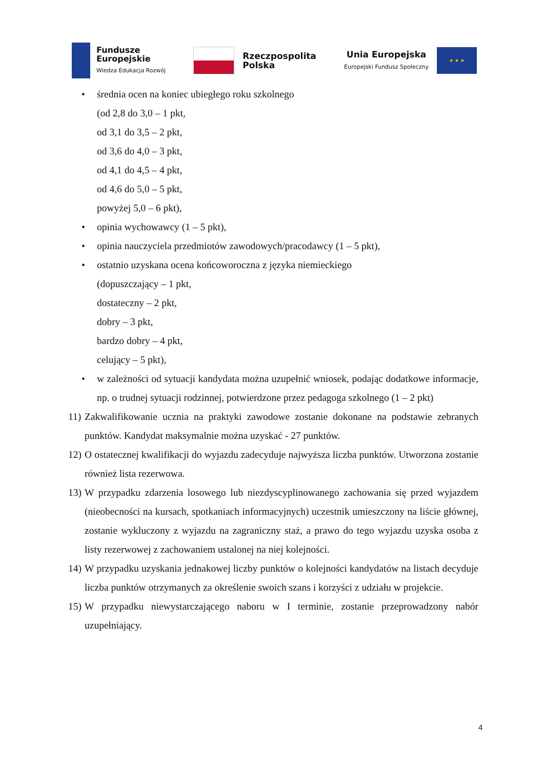Fundusze
Europejskie
Wiedza Edukacja Rozwój
Rzeczpospolita
Polska
Unia Europejska
Europejski Fundusz Społeczny
★ ★ ★
• średnia ocen na koniec ubiegłego roku szkolnego
(od 2,8 do 3,0 – 1 pkt,
od 3,1 do 3,5 – 2 pkt,
od 3,6 do 4,0 – 3 pkt,
od 4,1 do 4,5 – 4 pkt,
od 4,6 do 5,0 – 5 pkt,
powyżej 5,0 – 6 pkt),
• opinia wychowawcy (1 – 5 pkt),
• opinia nauczyciela przedmiotów zawodowych/pracodawcy (1 – 5 pkt),
• ostatnio uzyskana ocena końcoworoczna z języka niemieckiego
(dopuszczający – 1 pkt,
dostateczny – 2 pkt,
dobry – 3 pkt,
bardzo dobry – 4 pkt,
celujący – 5 pkt),
• w zależności od sytuacji kandydata można uzupełnić wniosek, podając dodatkowe informacje, np. o trudnej sytuacji rodzinnej, potwierdzone przez pedagoga szkolnego (1 – 2 pkt)
11) Zakwalifikowanie ucznia na praktyki zawodowe zostanie dokonane na podstawie zebranych punktów. Kandydat maksymalnie można uzyskać - 27 punktów.
12) O ostatecznej kwalifikacji do wyjazdu zadecyduje najwyższa liczba punktów. Utworzona zostanie również lista rezerwowa.
13) W przypadku zdarzenia losowego lub niezdyscyplinowanego zachowania się przed wyjazdem (nieobecności na kursach, spotkaniach informacyjnych) uczestnik umieszczony na liście głównej, zostanie wykluczony z wyjazdu na zagraniczny staż, a prawo do tego wyjazdu uzyska osoba z listy rezerwowej z zachowaniem ustalonej na niej kolejności.
14) W przypadku uzyskania jednakowej liczby punktów o kolejności kandydatów na listach decyduje liczba punktów otrzymanych za określenie swoich szans i korzyści z udziału w projekcie.
15) W przypadku niewystarczającego naboru w I terminie, zostanie przeprowadzony nabór uzupełniający.
4